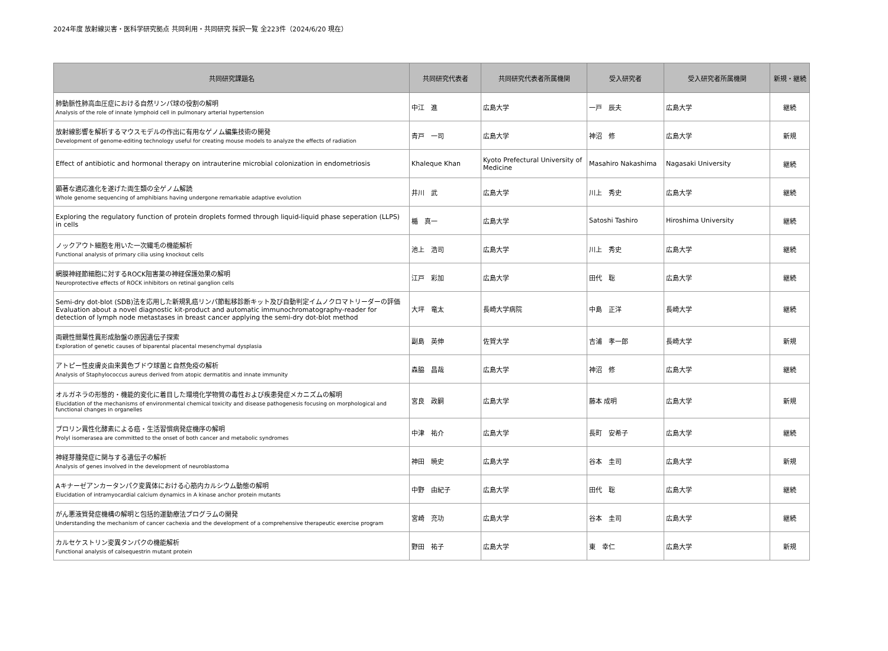2024年度 放射線災害・医科学研究拠点 共同利用・共同研究 採択一覧 全223件（2024/6/20 現在）
| 共同研究課題名 | 共同研究代表者 | 共同研究代表者所属機関 | 受入研究者 | 受入研究者所属機関 | 新規・継続 |
| --- | --- | --- | --- | --- | --- |
| 肺動脈性肺高血圧症における自然リンパ球の役割の解明 Analysis of the role of innate lymphoid cell in pulmonary arterial hypertension | 中江 進 | 広島大学 | 一戸 辰夫 | 広島大学 | 継続 |
| 放射線影響を解析するマウスモデルの作出に有用なゲノム編集技術の開発 Development of genome-editing technology useful for creating mouse models to analyze the effects of radiation | 青戸 一司 | 広島大学 | 神沼 修 | 広島大学 | 新規 |
| Effect of antibiotic and hormonal therapy on intrauterine microbial colonization in endometriosis | Khaleque Khan | Kyoto Prefectural University of Medicine | Masahiro Nakashima | Nagasaki University | 継続 |
| 顕著な適応進化を遂げた両生類の全ゲノム解読 Whole genome sequencing of amphibians having undergone remarkable adaptive evolution | 井川 武 | 広島大学 | 川上 秀史 | 広島大学 | 継続 |
| Exploring the regulatory function of protein droplets formed through liquid-liquid phase seperation (LLPS) in cells | 楯 真一 | 広島大学 | Satoshi Tashiro | Hiroshima University | 継続 |
| ノックアウト細胞を用いた一次繊毛の機能解析 Functional analysis of primary cilia using knockout cells | 池上 浩司 | 広島大学 | 川上 秀史 | 広島大学 | 継続 |
| 網膜神経節細胞に対するROCK阻害薬の神経保護効果の解明 Neuroprotective effects of ROCK inhibitors on retinal ganglion cells | 江戸 彩加 | 広島大学 | 田代 聡 | 広島大学 | 継続 |
| Semi-dry dot-blot (SDB)法を応用した新規乳癌リンパ節転移診断キット及び自動判定イムノクロマトリーダーの評価 Evaluation about a novel diagnostic kit-product and automatic immunochromatography-reader for detection of lymph node metastases in breast cancer applying the semi-dry dot-blot method | 大坪 竜太 | 長崎大学病院 | 中島 正洋 | 長崎大学 | 継続 |
| 両親性間葉性異形成胎盤の原因遺伝子探索 Exploration of genetic causes of biparental placental mesenchymal dysplasia | 副島 英伸 | 佐賀大学 | 吉浦 孝一郎 | 長崎大学 | 新規 |
| アトピー性皮膚炎由来黄色ブドウ球菌と自然免疫の解析 Analysis of Staphylococcus aureus derived from atopic dermatitis and innate immunity | 森脇 昌哉 | 広島大学 | 神沼 修 | 広島大学 | 継続 |
| オルガネラの形態的・機能的変化に着目した環境化学物質の毒性および疾患発症メカニズムの解明 Elucidation of the mechanisms of environmental chemical toxicity and disease pathogenesis focusing on morphological and functional changes in organelles | 宮良 政嗣 | 広島大学 | 藤本 成明 | 広島大学 | 新規 |
| プロリン異性化酵素による癌・生活習慣病発症機序の解明 Prolyl isomerasea are committed to the onset of both cancer and metabolic syndromes | 中津 祐介 | 広島大学 | 長町 安希子 | 広島大学 | 継続 |
| 神経芽腫発症に関与する遺伝子の解析 Analysis of genes involved in the development of neuroblastoma | 神田 暁史 | 広島大学 | 谷本 圭司 | 広島大学 | 新規 |
| Aキナーゼアンカータンパク変異体における心筋内カルシウム動態の解明 Elucidation of intramyocardial calcium dynamics in A kinase anchor protein mutants | 中野 由紀子 | 広島大学 | 田代 聡 | 広島大学 | 継続 |
| がん悪液質発症機構の解明と包括的運動療法プログラムの開発 Understanding the mechanism of cancer cachexia and the development of a comprehensive therapeutic exercise program | 宮崎 充功 | 広島大学 | 谷本 圭司 | 広島大学 | 継続 |
| カルセケストリン変異タンパクの機能解析 Functional analysis of calsequestrin mutant protein | 野田 祐子 | 広島大学 | 東 幸仁 | 広島大学 | 新規 |